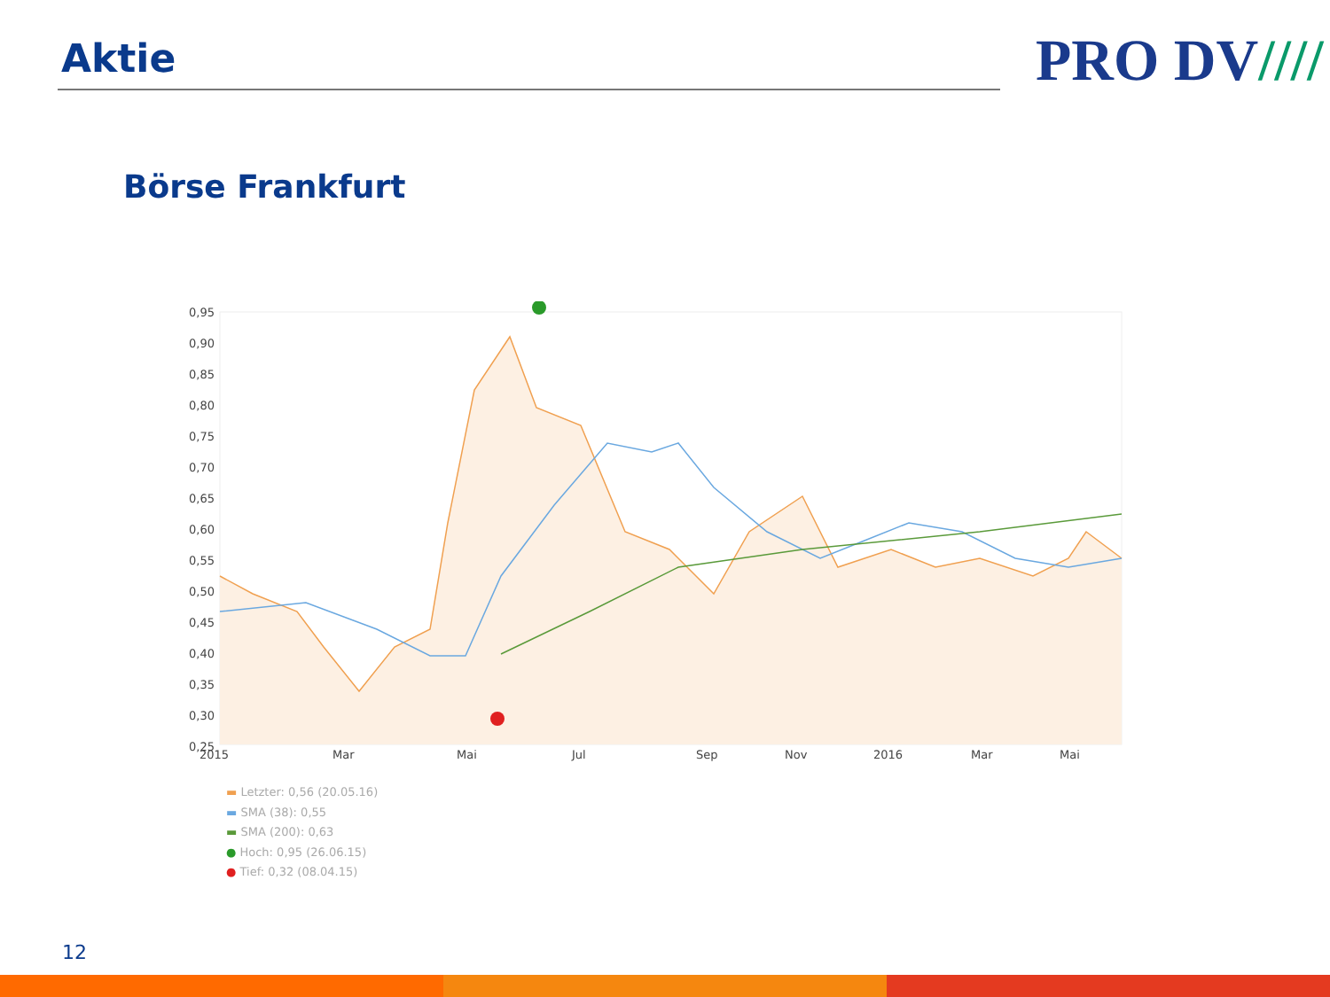Aktie PRO DV////
Börse Frankfurt
0,95
0,90
0,85
0,80
0,75
0,70
0,65
0,60
0,55
0,50
0,45
0,40
0,35
0,30
0,25
2015
Mar
Mai
Jul
Sep
Nov
2016
Mar
Mai
▬ Letzter: 0,56 (20.05.16)
▬ SMA (38): 0,55
▬ SMA (200): 0,63
● Hoch: 0,95 (26.06.15)
● Tief: 0,32 (08.04.15)
12